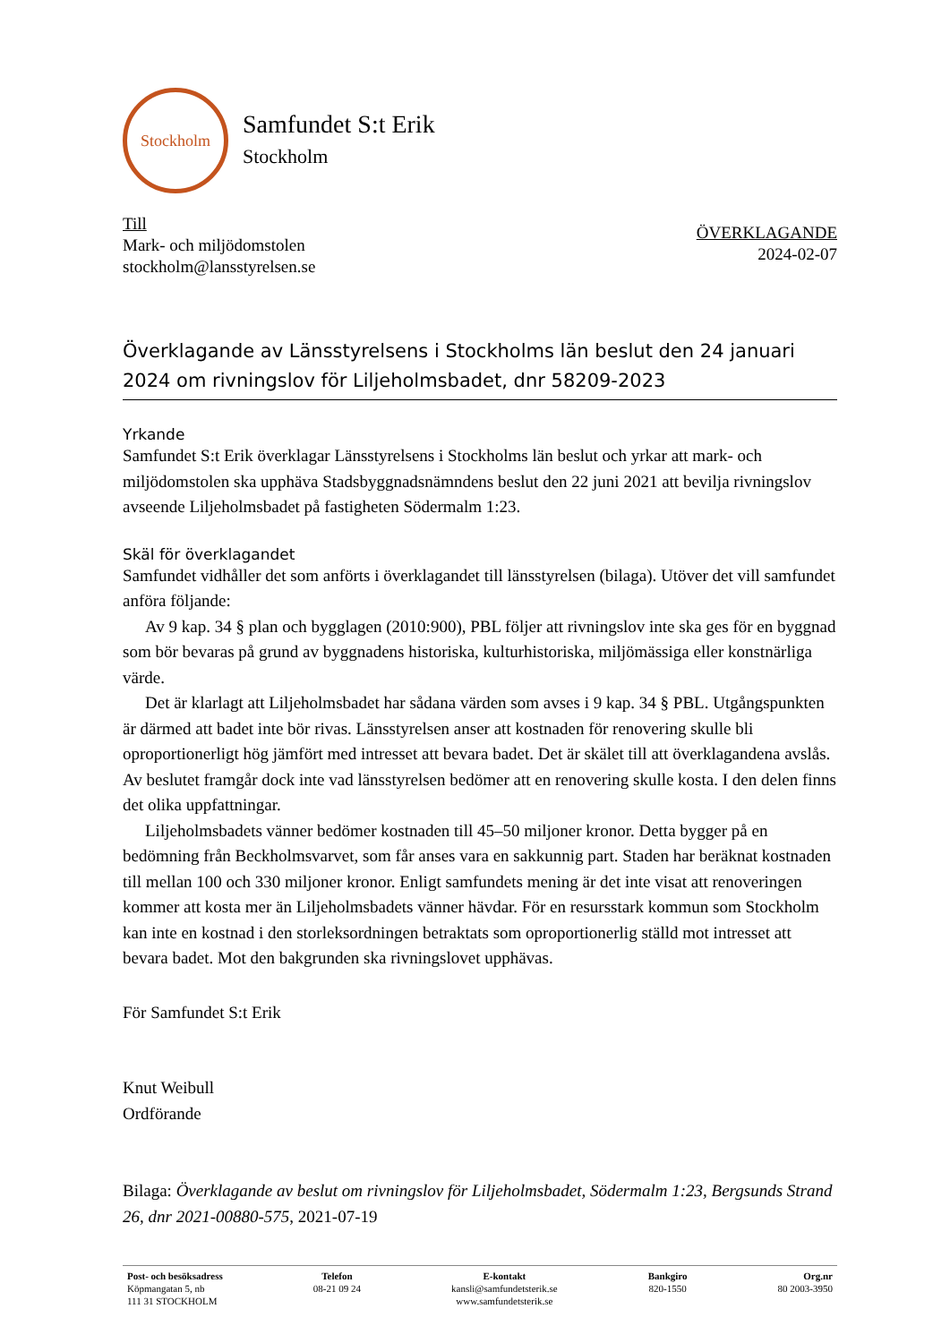Stockholm
Samfundet S:t Erik
Stockholm
Till
Mark- och miljödomstolen
stockholm@lansstyrelsen.se
ÖVERKLAGANDE
2024-02-07
Överklagande av Länsstyrelsens i Stockholms län beslut den 24 januari 2024 om rivningslov för Liljeholmsbadet, dnr 58209-2023
Yrkande
Samfundet S:t Erik överklagar Länsstyrelsens i Stockholms län beslut och yrkar att mark- och miljödomstolen ska upphäva Stadsbyggnadsnämndens beslut den 22 juni 2021 att bevilja rivningslov avseende Liljeholmsbadet på fastigheten Södermalm 1:23.
Skäl för överklagandet
Samfundet vidhåller det som anförts i överklagandet till länsstyrelsen (bilaga). Utöver det vill samfundet anföra följande:
Av 9 kap. 34 § plan och bygglagen (2010:900), PBL följer att rivningslov inte ska ges för en byggnad som bör bevaras på grund av byggnadens historiska, kulturhistoriska, miljömässiga eller konstnärliga värde.
Det är klarlagt att Liljeholmsbadet har sådana värden som avses i 9 kap. 34 § PBL. Utgångspunkten är därmed att badet inte bör rivas. Länsstyrelsen anser att kostnaden för renovering skulle bli oproportionerligt hög jämfört med intresset att bevara badet. Det är skälet till att överklagandena avslås. Av beslutet framgår dock inte vad länsstyrelsen bedömer att en renovering skulle kosta. I den delen finns det olika uppfattningar.
Liljeholmsbadets vänner bedömer kostnaden till 45–50 miljoner kronor. Detta bygger på en bedömning från Beckholmsvarvet, som får anses vara en sakkunnig part. Staden har beräknat kostnaden till mellan 100 och 330 miljoner kronor. Enligt samfundets mening är det inte visat att renoveringen kommer att kosta mer än Liljeholmsbadets vänner hävdar. För en resursstark kommun som Stockholm kan inte en kostnad i den storleksordningen betraktats som oproportionerlig ställd mot intresset att bevara badet. Mot den bakgrunden ska rivningslovet upphävas.
För Samfundet S:t Erik
Knut Weibull
Ordförande
Bilaga: Överklagande av beslut om rivningslov för Liljeholmsbadet, Södermalm 1:23, Bergsunds Strand 26, dnr 2021-00880-575, 2021-07-19
Post- och besöksadress
Köpmangatan 5, nb
111 31 STOCKHOLM
Telefon
08-21 09 24
E-kontakt
kansli@samfundetsterik.se
www.samfundetsterik.se
Bankgiro
820-1550
Org.nr
80 2003-3950